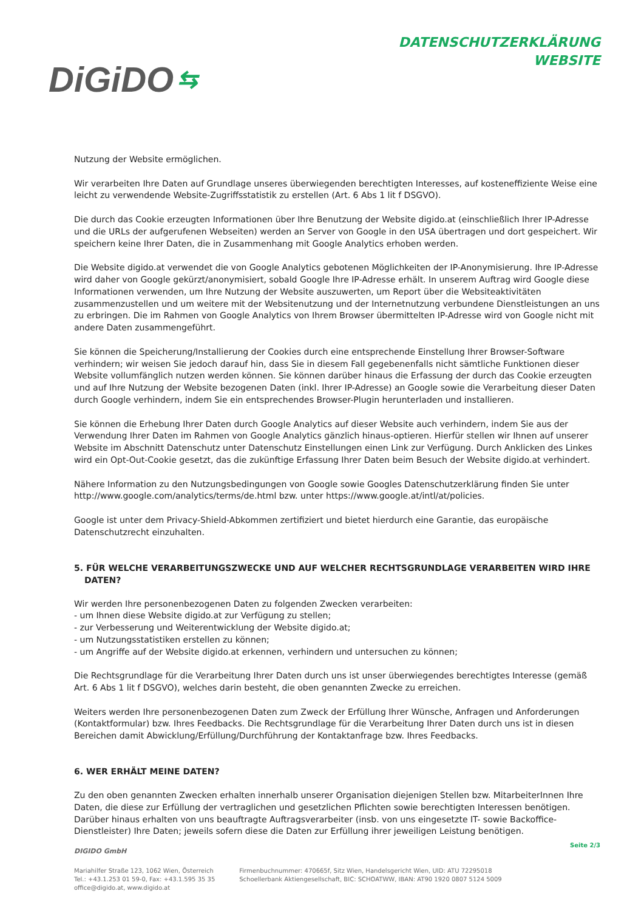DiGiDO ⇆
DATENSCHUTZERKLÄRUNG
WEBSITE
Nutzung der Website ermöglichen.
Wir verarbeiten Ihre Daten auf Grundlage unseres überwiegenden berechtigten Interesses, auf kosteneffiziente Weise eine leicht zu verwendende Website-Zugriffsstatistik zu erstellen (Art. 6 Abs 1 lit f DSGVO).
Die durch das Cookie erzeugten Informationen über Ihre Benutzung der Website digido.at (einschließlich Ihrer IP-Adresse und die URLs der aufgerufenen Webseiten) werden an Server von Google in den USA übertragen und dort gespeichert. Wir speichern keine Ihrer Daten, die in Zusammenhang mit Google Analytics erhoben werden.
Die Website digido.at verwendet die von Google Analytics gebotenen Möglichkeiten der IP-Anonymisierung. Ihre IP-Adresse wird daher von Google gekürzt/anonymisiert, sobald Google Ihre IP-Adresse erhält. In unserem Auftrag wird Google diese Informationen verwenden, um Ihre Nutzung der Website auszuwerten, um Report über die Websiteaktivitäten zusammenzustellen und um weitere mit der Websitenutzung und der Internetnutzung verbundene Dienstleistungen an uns zu erbringen. Die im Rahmen von Google Analytics von Ihrem Browser übermittelten IP-Adresse wird von Google nicht mit andere Daten zusammengeführt.
Sie können die Speicherung/Installierung der Cookies durch eine entsprechende Einstellung Ihrer Browser-Software verhindern; wir weisen Sie jedoch darauf hin, dass Sie in diesem Fall gegebenenfalls nicht sämtliche Funktionen dieser Website vollumfänglich nutzen werden können. Sie können darüber hinaus die Erfassung der durch das Cookie erzeugten und auf Ihre Nutzung der Website bezogenen Daten (inkl. Ihrer IP-Adresse) an Google sowie die Verarbeitung dieser Daten durch Google verhindern, indem Sie ein entsprechendes Browser-Plugin herunterladen und installieren.
Sie können die Erhebung Ihrer Daten durch Google Analytics auf dieser Website auch verhindern, indem Sie aus der Verwendung Ihrer Daten im Rahmen von Google Analytics gänzlich hinaus-optieren. Hierfür stellen wir Ihnen auf unserer Website im Abschnitt Datenschutz unter Datenschutz Einstellungen einen Link zur Verfügung. Durch Anklicken des Linkes wird ein Opt-Out-Cookie gesetzt, das die zukünftige Erfassung Ihrer Daten beim Besuch der Website digido.at verhindert.
Nähere Information zu den Nutzungsbedingungen von Google sowie Googles Datenschutzerklärung finden Sie unter http://www.google.com/analytics/terms/de.html bzw. unter https://www.google.at/intl/at/policies.
Google ist unter dem Privacy-Shield-Abkommen zertifiziert und bietet hierdurch eine Garantie, das europäische Datenschutzrecht einzuhalten.
5. FÜR WELCHE VERARBEITUNGSZWECKE UND AUF WELCHER RECHTSGRUNDLAGE VERARBEITEN WIRD IHRE DATEN?
Wir werden Ihre personenbezogenen Daten zu folgenden Zwecken verarbeiten:
- um Ihnen diese Website digido.at zur Verfügung zu stellen;
- zur Verbesserung und Weiterentwicklung der Website digido.at;
- um Nutzungsstatistiken erstellen zu können;
- um Angriffe auf der Website digido.at erkennen, verhindern und untersuchen zu können;
Die Rechtsgrundlage für die Verarbeitung Ihrer Daten durch uns ist unser überwiegendes berechtigtes Interesse (gemäß Art. 6 Abs 1 lit f DSGVO), welches darin besteht, die oben genannten Zwecke zu erreichen.
Weiters werden Ihre personenbezogenen Daten zum Zweck der Erfüllung Ihrer Wünsche, Anfragen und Anforderungen (Kontaktformular) bzw. Ihres Feedbacks. Die Rechtsgrundlage für die Verarbeitung Ihrer Daten durch uns ist in diesen Bereichen damit Abwicklung/Erfüllung/Durchführung der Kontaktanfrage bzw. Ihres Feedbacks.
6. WER ERHÄLT MEINE DATEN?
Zu den oben genannten Zwecken erhalten innerhalb unserer Organisation diejenigen Stellen bzw. MitarbeiterInnen Ihre Daten, die diese zur Erfüllung der vertraglichen und gesetzlichen Pflichten sowie berechtigten Interessen benötigen. Darüber hinaus erhalten von uns beauftragte Auftragsverarbeiter (insb. von uns eingesetzte IT- sowie Backoffice-Dienstleister) Ihre Daten; jeweils sofern diese die Daten zur Erfüllung ihrer jeweiligen Leistung benötigen.
Seite 2/3
DIGIDO GmbH
Mariahilfer Straße 123, 1062 Wien, Österreich
Tel.: +43.1.253 01 59-0, Fax: +43.1.595 35 35
office@digido.at, www.digido.at
Firmenbuchnummer: 470665f, Sitz Wien, Handelsgericht Wien, UID: ATU 72295018
Schoellerbank Aktiengesellschaft, BIC: SCHOATWW, IBAN: AT90 1920 0807 5124 5009